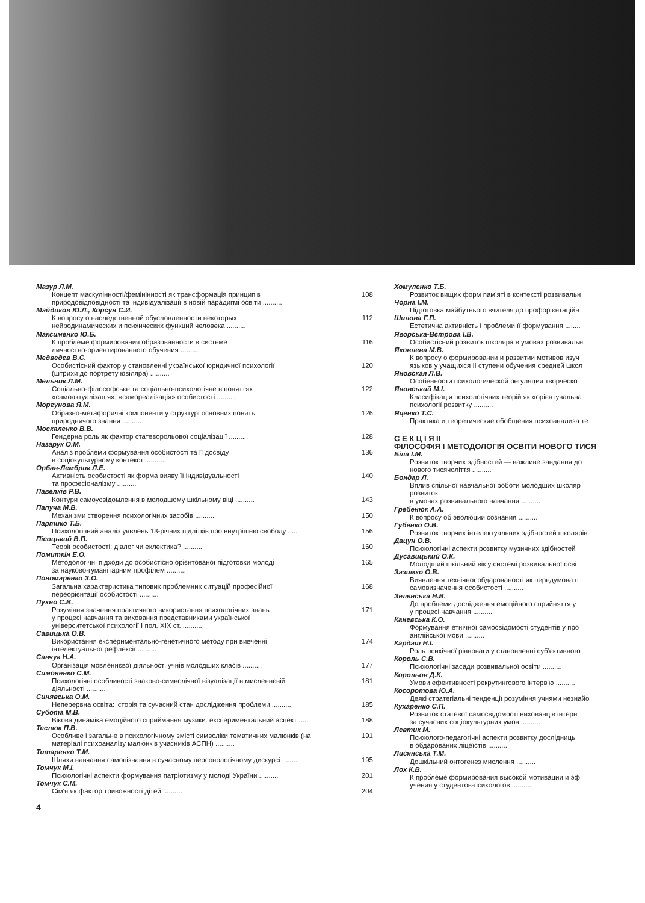Мазур Л.М.
Концепт маскулінності/фемінінності як трансформація принципів
природовідповідності та індивідуалізації в новій парадигмі освіти .......... 108
Майдиков Ю.Л., Корсун С.И.
К вопросу о наследственной обусловленности некоторых
нейродинамических и психических функций человека .......... 112
Максименко Ю.Б.
К проблеме формирования образованности в системе
личностно-ориентированного обучения .......... 116
Медведєв В.С.
Особистісний фактор у становленні української юридичної психології
(штрихи до портрету ювіляра) .......... 120
Мельник Л.М.
Соціально-філософське та соціально-психологічне в поняттях
«самоактуалізація», «самореалізація» особистості .......... 122
Моргунова Я.М.
Образно-метафоричні компоненти у структурі основних понять
природничого знання .......... 126
Москаленко В.В.
Гендерна роль як фактор статеворольової соціалізації .......... 128
Назарук О.М.
Аналіз проблеми формування особистості та її досвіду
в соціокультурному контексті .......... 136
Орбан-Лембрик Л.Е.
Активність особистості як форма вияву її індивідуальності
та професіоналізму .......... 140
Павелків Р.В.
Контури самоусвідомлення в молодшому шкільному віці .......... 143
Папуча М.В.
Механізми створення психологічних засобів .......... 150
Партико Т.Б.
Психологічний аналіз уявлень 13-річних підлітків про внутрішню свободу ..... 156
Пісоцький В.П.
Теорії особистості: діалог чи еклектика? .......... 160
Помиткін Е.О.
Методологічні підходи до особистісно орієнтованої підготовки молоді
за науково-гуманітарним профілем .......... 165
Пономаренко З.О.
Загальна характеристика типових проблемних ситуацій професійної
переорієнтації особистості .......... 168
Пухно С.В.
Розуміння значення практичного використання психологічних знань
у процесі навчання та виховання представниками української
університетської психології І пол. XIX ст. .......... 171
Савицька О.В.
Використання експериментально-генетичного методу при вивченні
інтелектуальної рефлексії .......... 174
Савчук Н.А.
Організація мовленнєвої діяльності учнів молодших класів .......... 177
Симоненко С.М.
Психологічні особливості знаково-символічної візуалізації в мисленнєвій
діяльності .......... 181
Синявська О.М.
Неперервна освіта: історія та сучасний стан дослідження проблеми .......... 185
Субота М.В.
Вікова динаміка емоційного сприймання музики: експериментальний аспект ..... 188
Теслюк П.В.
Особливе і загальне в психологічному змісті символіки тематичних малюнків (на
матеріалі психоаналізу малюнків учасників АСПН) .......... 191
Титаренко Т.М.
Шляхи навчання самопізнання в сучасному персонологічному дискурсі ........ 195
Томчук М.І.
Психологічні аспекти формування патріотизму у молоді України .......... 201
Томчук С.М.
Сім'я як фактор тривожності дітей .......... 204
4
Хомуленко Т.Б.
Розвиток вищих форм пам'яті в контексті розвивальн
Чорна І.М.
Підготовка майбутнього вчителя до профорієнтаційн
Шилова Г.П.
Естетична активність і проблеми її формування ........
Яворська-Вєтрова І.В.
Особистісний розвиток школяра в умовах розвивальн
Яковлева М.В.
К вопросу о формировании и развитии мотивов изуч
языков у учащихся II ступени обучения средней школ
Яновская Л.В.
Особенности психологической регуляции творческо
Яновський М.І.
Класифікація психологічних теорій як «орієнтувальна
психології розвитку ..........
Яценко Т.С.
Практика и теоретические обобщения психоанализа те
С Е К Ц І Я ІІ
ФІЛОСОФІЯ І МЕТОДОЛОГІЯ ОСВІТИ НОВОГО ТИСЯ
Біла І.М.
Розвиток творчих здібностей — важливе завдання до
нового тисячоліття ..........
Бондар Л.
Вплив спільної навчальної роботи молодших школяр
розвиток
в умовах розвивального навчання ..........
Гребенюк А.А.
К вопросу об эволюции сознания ..........
Губенко О.В.
Розвиток творчих інтелектуальних здібностей школярів:
Дацун О.В.
Психологічні аспекти розвитку музичних здібностей
Дусавицький О.К.
Молодший шкільний вік у системі розвивальної осві
Зазимко О.В.
Виявлення технічної обдарованості як передумова п
самовизначення особистості ..........
Зеленська Н.В.
До проблеми дослідження емоційного сприйняття у
у процесі навчання ..........
Каневська К.О.
Формування етнічної самосвідомості студентів у про
англійської мови ..........
Кардаш Н.І.
Роль психічної рівноваги у становленні суб'єктивного
Король С.В.
Психологічні засади розвивальної освіти ..........
Корольов Д.К.
Умови ефективності рекрутингового інтерв'ю ..........
Косоротова Ю.А.
Деякі стратегіальні тенденції розуміння учнями незнайо
Кухаренко С.П.
Розвиток статевої самосвідомості вихованців інтерн
за сучасних соціокультурних умов ..........
Левтик М.
Психолого-педагогічні аспекти розвитку дослідниць
в обдарованих ліцеїстів ..........
Лисянська Т.М.
Дошкільний онтогенез мислення ..........
Лох К.В.
К проблеме формирования высокой мотивации и эф
учения у студентов-психологов ..........